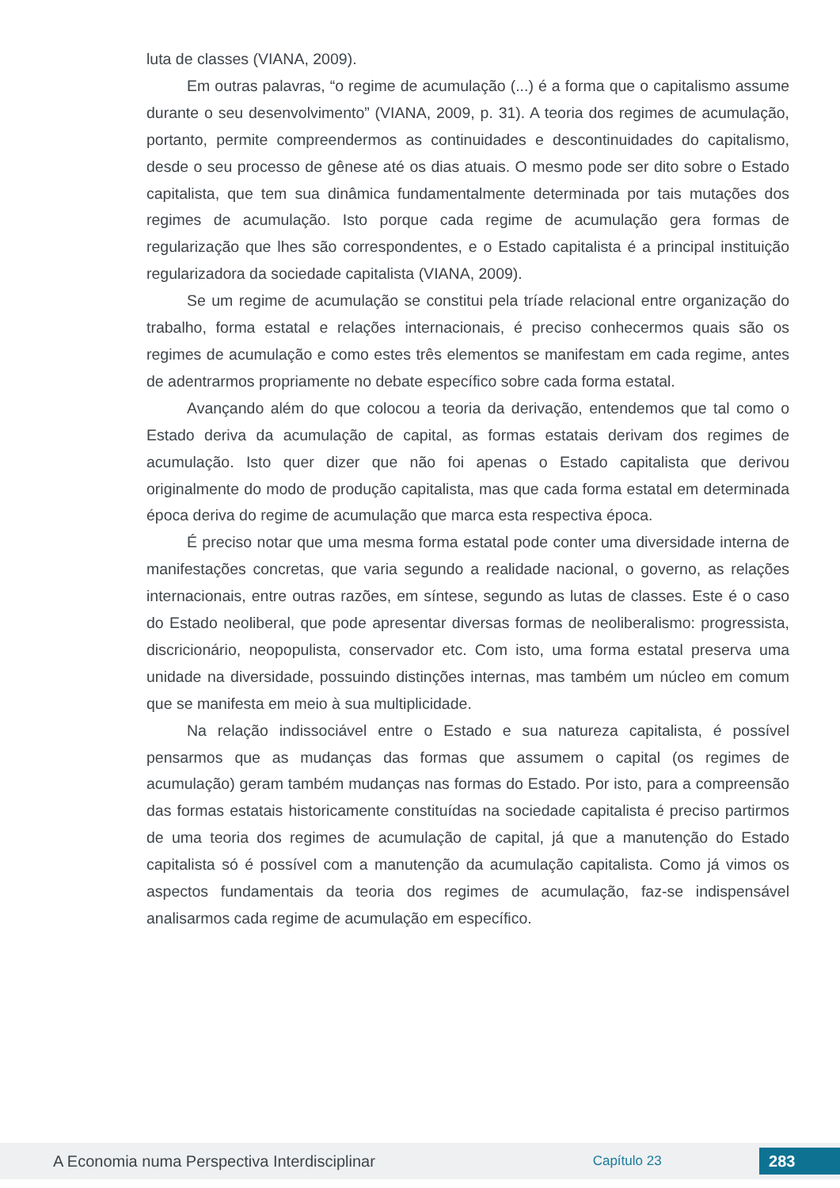luta de classes (VIANA, 2009).
Em outras palavras, “o regime de acumulação (...) é a forma que o capitalismo assume durante o seu desenvolvimento” (VIANA, 2009, p. 31). A teoria dos regimes de acumulação, portanto, permite compreendermos as continuidades e descontinuidades do capitalismo, desde o seu processo de gênese até os dias atuais. O mesmo pode ser dito sobre o Estado capitalista, que tem sua dinâmica fundamentalmente determinada por tais mutações dos regimes de acumulação. Isto porque cada regime de acumulação gera formas de regularização que lhes são correspondentes, e o Estado capitalista é a principal instituição regularizadora da sociedade capitalista (VIANA, 2009).
Se um regime de acumulação se constitui pela tríade relacional entre organização do trabalho, forma estatal e relações internacionais, é preciso conhecermos quais são os regimes de acumulação e como estes três elementos se manifestam em cada regime, antes de adentrarmos propriamente no debate específico sobre cada forma estatal.
Avançando além do que colocou a teoria da derivação, entendemos que tal como o Estado deriva da acumulação de capital, as formas estatais derivam dos regimes de acumulação. Isto quer dizer que não foi apenas o Estado capitalista que derivou originalmente do modo de produção capitalista, mas que cada forma estatal em determinada época deriva do regime de acumulação que marca esta respectiva época.
É preciso notar que uma mesma forma estatal pode conter uma diversidade interna de manifestações concretas, que varia segundo a realidade nacional, o governo, as relações internacionais, entre outras razões, em síntese, segundo as lutas de classes. Este é o caso do Estado neoliberal, que pode apresentar diversas formas de neoliberalismo: progressista, discricionário, neopopulista, conservador etc. Com isto, uma forma estatal preserva uma unidade na diversidade, possuindo distinções internas, mas também um núcleo em comum que se manifesta em meio à sua multiplicidade.
Na relação indissociável entre o Estado e sua natureza capitalista, é possível pensarmos que as mudanças das formas que assumem o capital (os regimes de acumulação) geram também mudanças nas formas do Estado. Por isto, para a compreensão das formas estatais historicamente constituídas na sociedade capitalista é preciso partirmos de uma teoria dos regimes de acumulação de capital, já que a manutenção do Estado capitalista só é possível com a manutenção da acumulação capitalista. Como já vimos os aspectos fundamentais da teoria dos regimes de acumulação, faz-se indispensável analisarmos cada regime de acumulação em específico.
A Economia numa Perspectiva Interdisciplinar Capítulo 23 283